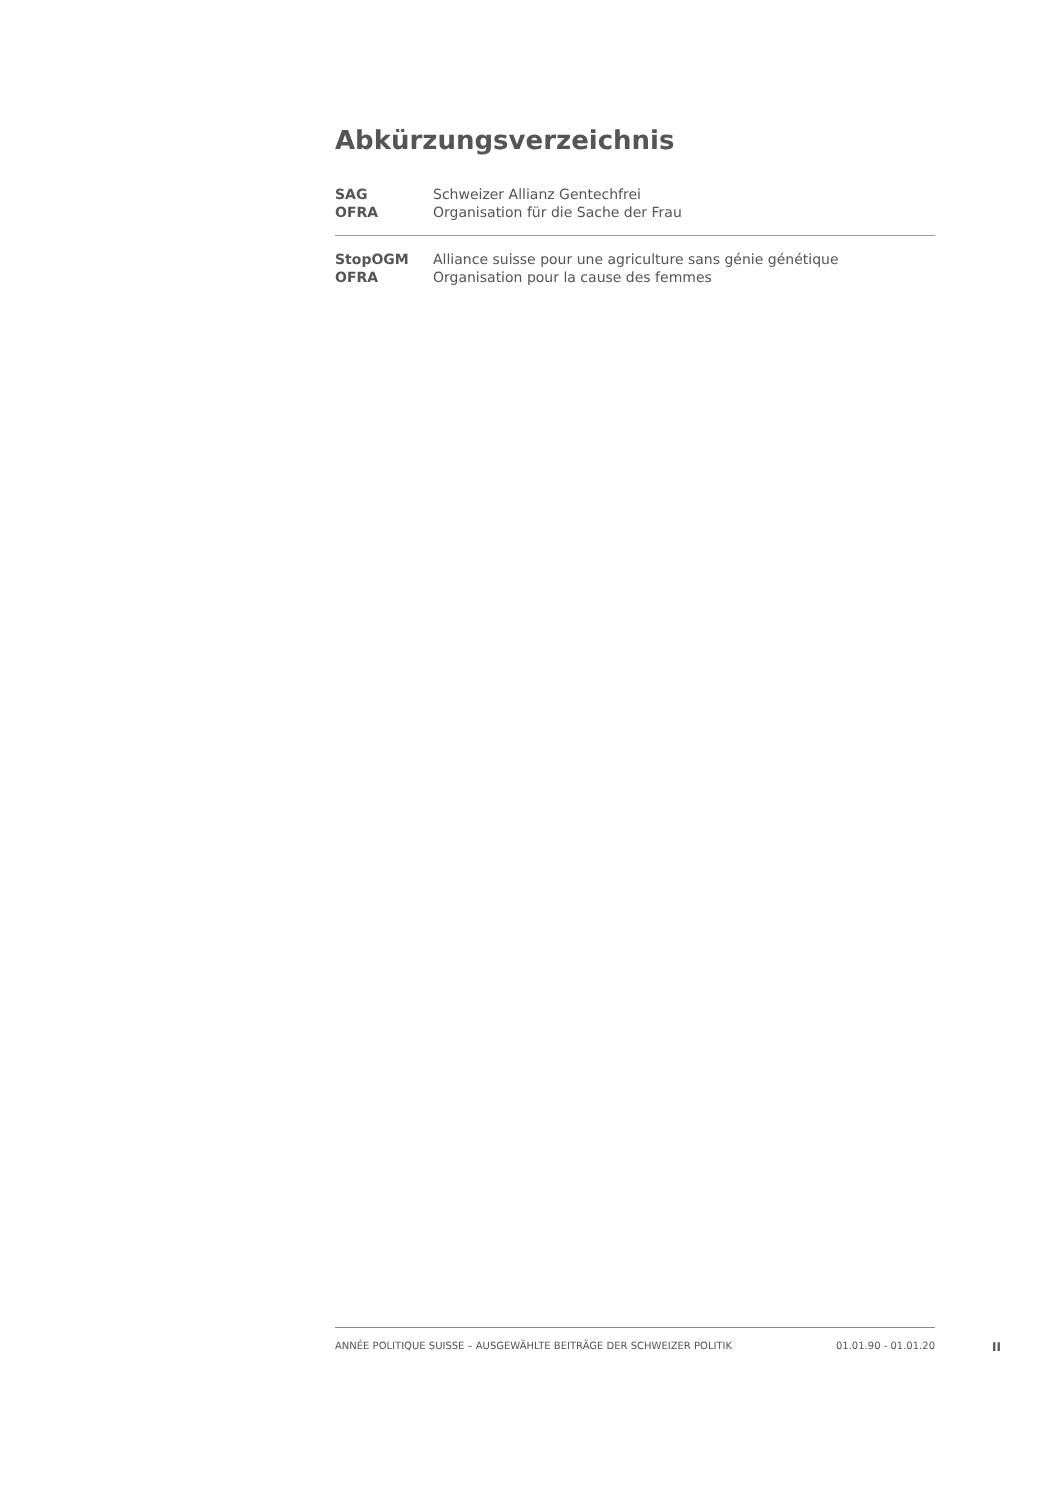Abkürzungsverzeichnis
| SAG | Schweizer Allianz Gentechfrei |
| OFRA | Organisation für die Sache der Frau |
| StopOGM | Alliance suisse pour une agriculture sans génie génétique |
| OFRA | Organisation pour la cause des femmes |
ANNÉE POLITIQUE SUISSE – AUSGEWÄHLTE BEITRÄGE DER SCHWEIZER POLITIK 01.01.90 - 01.01.20
II